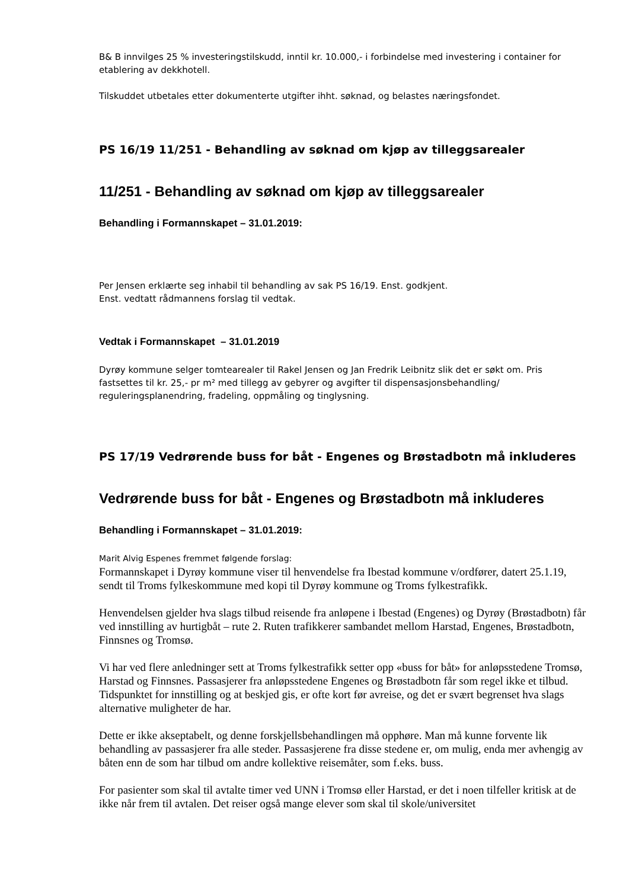B& B innvilges 25 % investeringstilskudd, inntil kr. 10.000,- i forbindelse med investering i container for etablering av dekkhotell.
Tilskuddet utbetales etter dokumenterte utgifter ihht. søknad, og belastes næringsfondet.
PS 16/19 11/251 - Behandling av søknad om kjøp av tilleggsarealer
11/251 - Behandling av søknad om kjøp av tilleggsarealer
Behandling i Formannskapet – 31.01.2019:
Per Jensen erklærte seg inhabil til behandling av sak PS 16/19. Enst. godkjent.
Enst. vedtatt rådmannens forslag til vedtak.
Vedtak i Formannskapet – 31.01.2019
Dyrøy kommune selger tomtearealer til Rakel Jensen og Jan Fredrik Leibnitz slik det er søkt om. Pris fastsettes til kr. 25,- pr m² med tillegg av gebyrer og avgifter til dispensasjonsbehandling/ reguleringsplanendring, fradeling, oppmåling og tinglysning.
PS 17/19 Vedrørende buss for båt - Engenes og Brøstadbotn må inkluderes
Vedrørende buss for båt - Engenes og Brøstadbotn må inkluderes
Behandling i Formannskapet – 31.01.2019:
Marit Alvig Espenes fremmet følgende forslag:
Formannskapet i Dyrøy kommune viser til henvendelse fra Ibestad kommune v/ordfører, datert 25.1.19, sendt til Troms fylkeskommune med kopi til Dyrøy kommune og Troms fylkestrafikk.
Henvendelsen gjelder hva slags tilbud reisende fra anløpene i Ibestad (Engenes) og Dyrøy (Brøstadbotn) får ved innstilling av hurtigbåt – rute 2. Ruten trafikkerer sambandet mellom Harstad, Engenes, Brøstadbotn, Finnsnes og Tromsø.
Vi har ved flere anledninger sett at Troms fylkestrafikk setter opp «buss for båt» for anløpsstedene Tromsø, Harstad og Finnsnes. Passasjerer fra anløpsstedene Engenes og Brøstadbotn får som regel ikke et tilbud. Tidspunktet for innstilling og at beskjed gis, er ofte kort før avreise, og det er svært begrenset hva slags alternative muligheter de har.
Dette er ikke akseptabelt, og denne forskjellsbehandlingen må opphøre. Man må kunne forvente lik behandling av passasjerer fra alle steder. Passasjerene fra disse stedene er, om mulig, enda mer avhengig av båten enn de som har tilbud om andre kollektive reisemåter, som f.eks. buss.
For pasienter som skal til avtalte timer ved UNN i Tromsø eller Harstad, er det i noen tilfeller kritisk at de ikke når frem til avtalen. Det reiser også mange elever som skal til skole/universitet